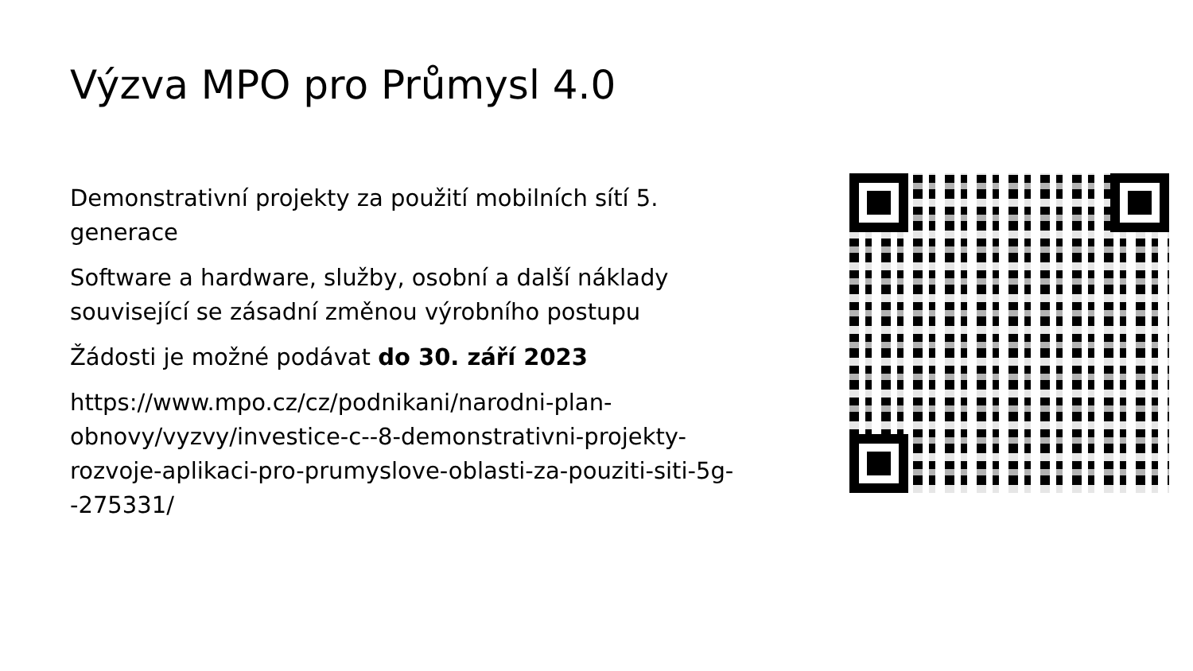Výzva MPO pro Průmysl 4.0
Demonstrativní projekty za použití mobilních sítí 5. generace
Software a hardware, služby, osobní a další náklady související se zásadní změnou výrobního postupu
Žádosti je možné podávat do 30. září 2023
https://www.mpo.cz/cz/podnikani/narodni-plan-obnovy/vyzvy/investice-c--8-demonstrativni-projekty-rozvoje-aplikaci-pro-prumyslove-oblasti-za-pouziti-siti-5g--275331/